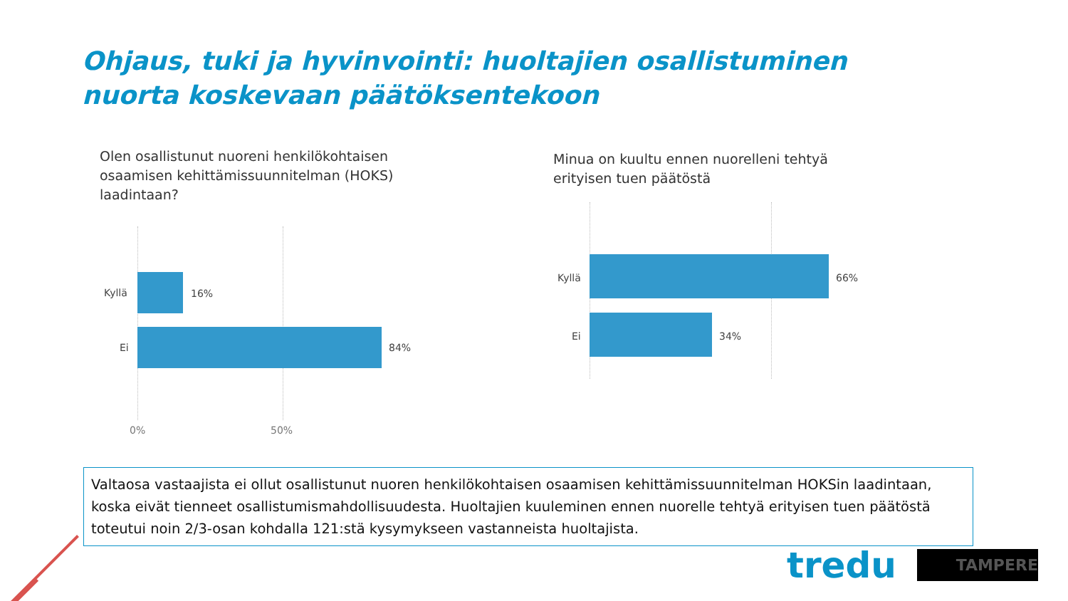Ohjaus, tuki ja hyvinvointi: huoltajien osallistuminen nuorta koskevaan päätöksentekoon
Olen osallistunut nuoreni henkilökohtaisen osaamisen kehittämissuunnitelman (HOKS) laadintaan?
Kyllä 16%
Ei 84%
0% 50%
Minua on kuultu ennen nuorelleni tehtyä erityisen tuen päätöstä
Kyllä 66%
Ei 34%
Valtaosa vastaajista ei ollut osallistunut nuoren henkilökohtaisen osaamisen kehittämissuunnitelman HOKSin laadintaan, koska eivät tienneet osallistumismahdollisuudesta. Huoltajien kuuleminen ennen nuorelle tehtyä erityisen tuen päätöstä toteutui noin 2/3-osan kohdalla 121:stä kysymykseen vastanneista huoltajista.
tredu TAMPERE